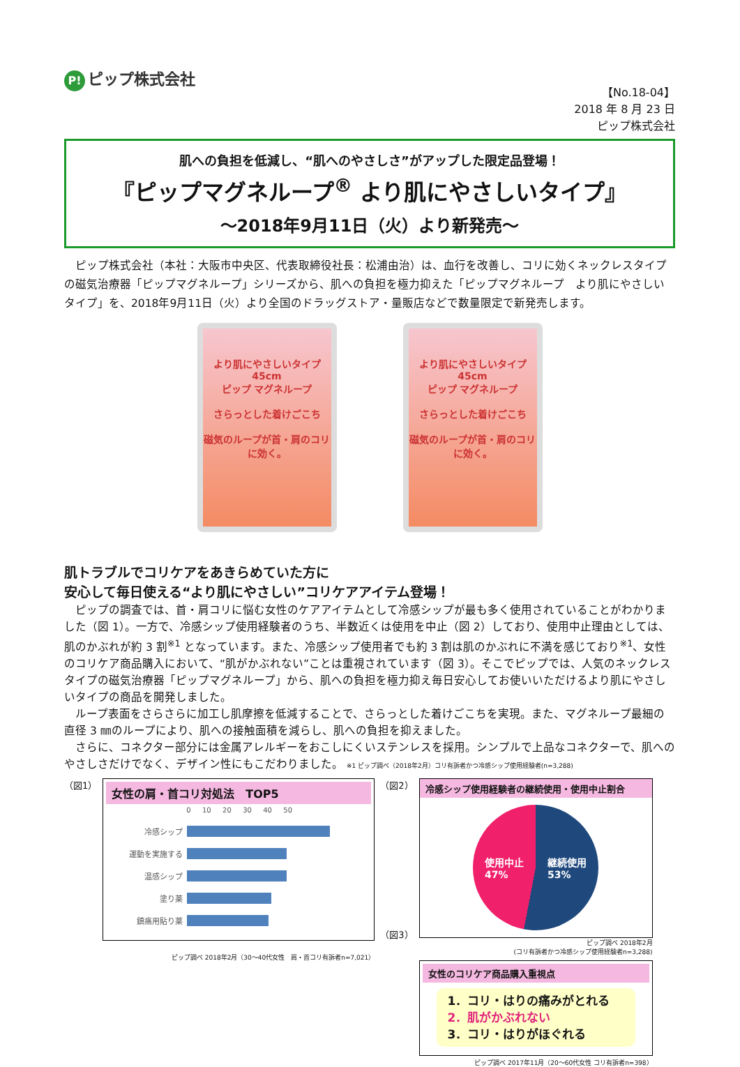P! ピップ株式会社
【No.18-04】
2018 年 8 月 23 日
ピップ株式会社
肌への負担を低減し、“肌へのやさしさ”がアップした限定品登場！
『ピップマグネループ<sup>®</sup> より肌にやさしいタイプ』
～2018年9月11日（火）より新発売～
ピップ株式会社（本社：大阪市中央区、代表取締役社長：松浦由治）は、血行を改善し、コリに効くネックレスタイプの磁気治療器「ピップマグネループ」シリーズから、肌への負担を極力抑えた「ピップマグネループ　より肌にやさしいタイプ」を、2018年9月11日（火）より全国のドラッグストア・量販店などで数量限定で新発売します。
より肌にやさしいタイプ
45cm
ピップ マグネループ
さらっとした着けごこち
磁気のループが首・肩のコリに効く。
より肌にやさしいタイプ
45cm
ピップ マグネループ
さらっとした着けごこち
磁気のループが首・肩のコリに効く。
肌トラブルでコリケアをあきらめていた方に
安心して毎日使える“より肌にやさしい”コリケアアイテム登場！
ピップの調査では、首・肩コリに悩む女性のケアアイテムとして冷感シップが最も多く使用されていることがわかりました（図 1）。一方で、冷感シップ使用経験者のうち、半数近くは使用を中止（図 2）しており、使用中止理由としては、肌のかぶれが約 3 割<sup>※1</sup> となっています。また、冷感シップ使用者でも約 3 割は肌のかぶれに不満を感じており<sup>※1</sup>、女性のコリケア商品購入において、“肌がかぶれない”ことは重視されています（図 3）。そこでピップでは、人気のネックレスタイプの磁気治療器「ピップマグネループ」から、肌への負担を極力抑え毎日安心してお使いいただけるより肌にやさしいタイプの商品を開発しました。
ループ表面をさらさらに加工し肌摩擦を低減することで、さらっとした着けごこちを実現。また、マグネループ最細の直径 3 ㎜のループにより、肌への接触面積を減らし、肌への負担を抑えました。
さらに、コネクター部分には金属アレルギーをおこしにくいステンレスを採用。シンプルで上品なコネクターで、肌へのやさしさだけでなく、デザイン性にもこだわりました。 ※1 ピップ調べ（2018年2月）コリ有訴者かつ冷感シップ使用経験者(n=3,288)
（図1）
女性の肩・首コリ対処法　TOP5
0 　 10 　 20 　 30 　 40 　 50
冷感シップ
運動を実施する
温感シップ
塗り薬
鎮痛用貼り薬
ピップ調べ 2018年2月（30～40代女性　肩・首コリ有訴者n=7,021）
（図2）
（図3）
冷感シップ使用経験者の継続使用・使用中止割合
使用中止
47% 継続使用
53%
ピップ調べ 2018年2月
(コリ有訴者かつ冷感シップ使用経験者n=3,288)
女性のコリケア商品購入重視点
1．コリ・はりの痛みがとれる
2．肌がかぶれない
3．コリ・はりがほぐれる
ピップ調べ 2017年11月（20～60代女性 コリ有訴者n=398）